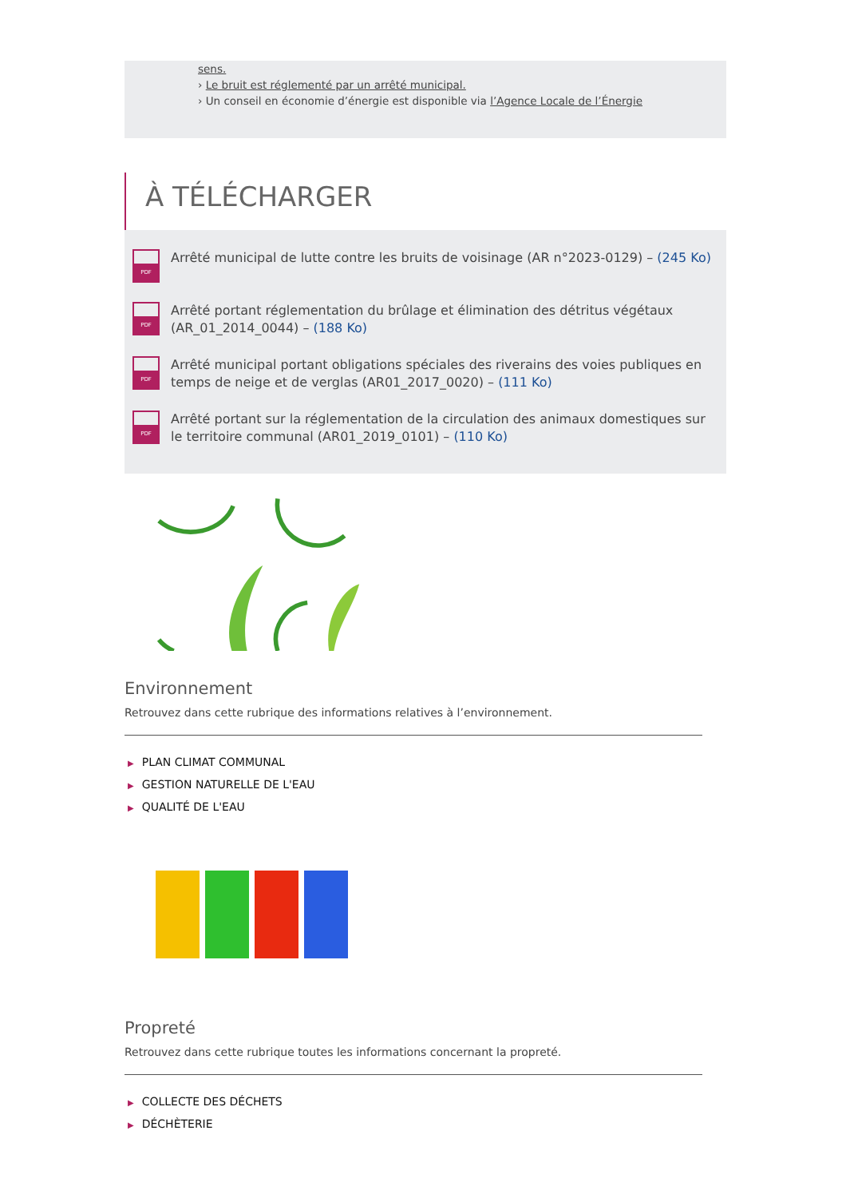sens.
› Le bruit est réglementé par un arrêté municipal.
› Un conseil en économie d’énergie est disponible via l’Agence Locale de l’Énergie
À TÉLÉCHARGER
PDF
Arrêté municipal de lutte contre les bruits de voisinage (AR n°2023-0129) – (245 Ko)
PDF
Arrêté portant réglementation du brûlage et élimination des détritus végétaux (AR_01_2014_0044) – (188 Ko)
PDF
Arrêté municipal portant obligations spéciales des riverains des voies publiques en temps de neige et de verglas (AR01_2017_0020) – (111 Ko)
PDF
Arrêté portant sur la réglementation de la circulation des animaux domestiques sur le territoire communal (AR01_2019_0101) – (110 Ko)
Environnement
Retrouvez dans cette rubrique des informations relatives à l’environnement.
▶ PLAN CLIMAT COMMUNAL
▶ GESTION NATURELLE DE L'EAU
▶ QUALITÉ DE L'EAU
Propreté
Retrouvez dans cette rubrique toutes les informations concernant la propreté.
▶ COLLECTE DES DÉCHETS
▶ DÉCHÈTERIE